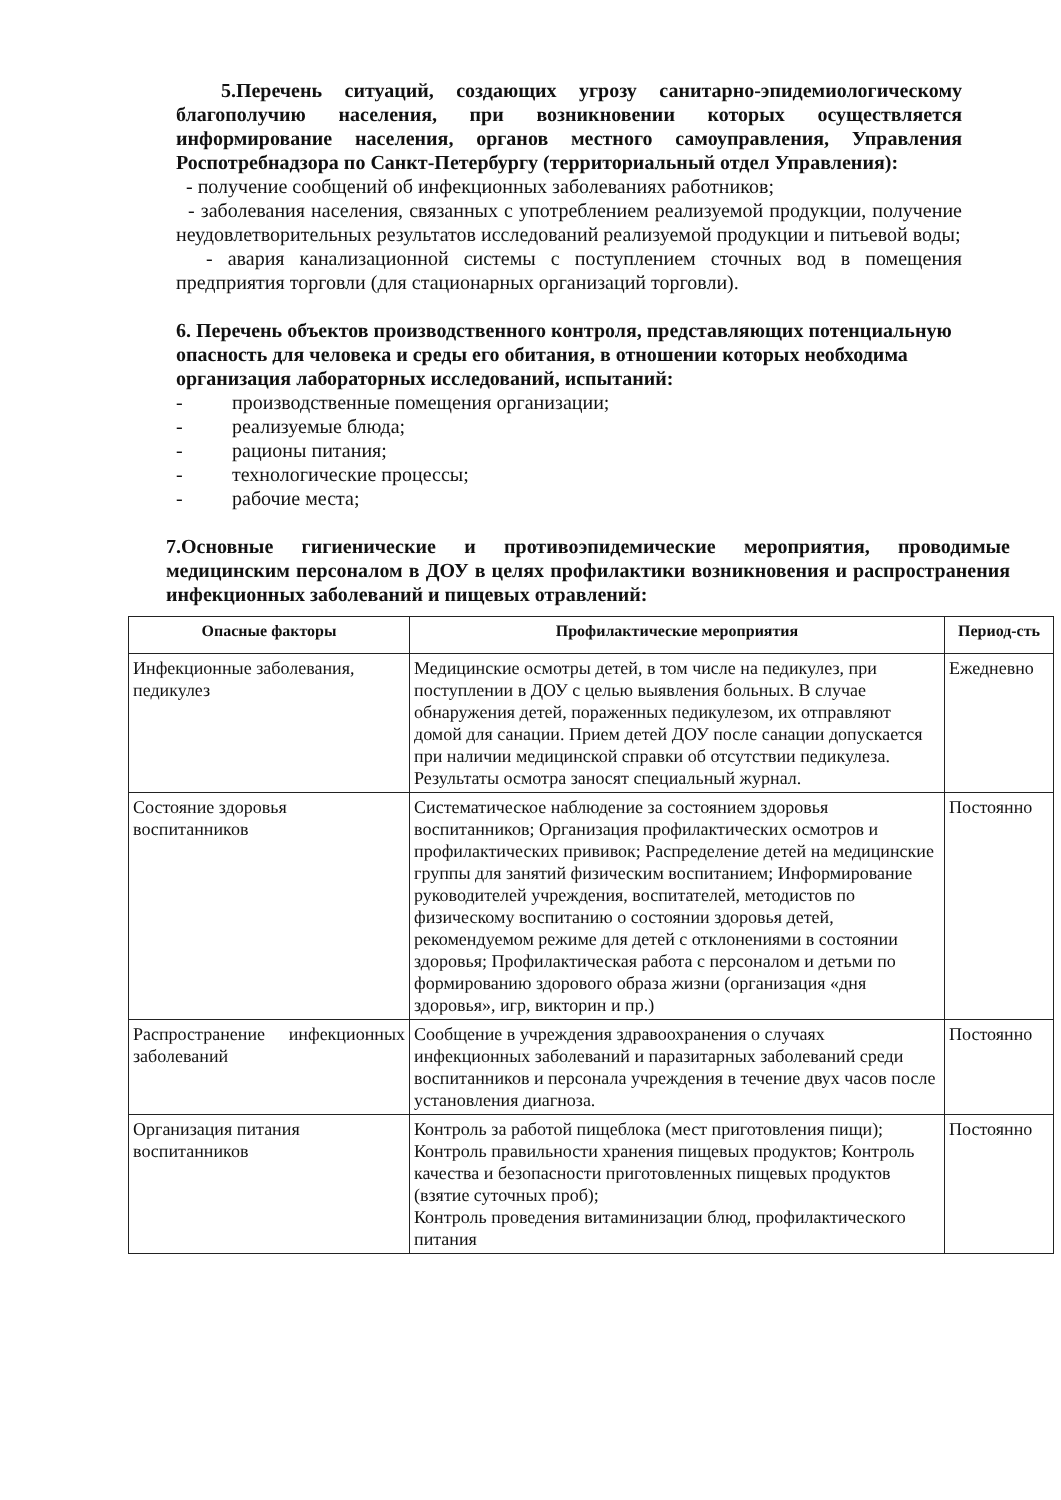5.Перечень ситуаций, создающих угрозу санитарно-эпидемиологическому благополучию населения, при возникновении которых осуществляется информирование населения, органов местного самоуправления, Управления Роспотребнадзора по Санкт-Петербургу (территориальный отдел Управления):
- получение сообщений об инфекционных заболеваниях работников;
- заболевания населения, связанных с употреблением реализуемой продукции, получение неудовлетворительных результатов исследований реализуемой продукции и питьевой воды;
- авария канализационной системы с поступлением сточных вод в помещения предприятия торговли (для стационарных организаций торговли).
6. Перечень объектов производственного контроля, представляющих потенциальную опасность для человека и среды его обитания, в отношении которых необходима организация лабораторных исследований, испытаний:
- производственные помещения организации;
- реализуемые блюда;
- рационы питания;
- технологические процессы;
- рабочие места;
7.Основные гигиенические и противоэпидемические мероприятия, проводимые медицинским персоналом в ДОУ в целях профилактики возникновения и распространения инфекционных заболеваний и пищевых отравлений:
| Опасные факторы | Профилактические мероприятия | Период-сть |
| --- | --- | --- |
| Инфекционные заболевания, педикулез | Медицинские осмотры детей, в том числе на педикулез, при поступлении в ДОУ с целью выявления больных. В случае обнаружения детей, пораженных педикулезом, их отправляют домой для санации. Прием детей ДОУ после санации допускается при наличии медицинской справки об отсутствии педикулеза. Результаты осмотра заносят специальный журнал. | Ежедневно |
| Состояние здоровья воспитанников | Систематическое наблюдение за состоянием здоровья воспитанников; Организация профилактических осмотров и профилактических прививок; Распределение детей на медицинские группы для занятий физическим воспитанием; Информирование руководителей учреждения, воспитателей, методистов по физическому воспитанию о состоянии здоровья детей, рекомендуемом режиме для детей с отклонениями в состоянии здоровья; Профилактическая работа с персоналом и детьми по формированию здорового образа жизни (организация «дня здоровья», игр, викторин и пр.) | Постоянно |
| Распространение инфекционных заболеваний | Сообщение в учреждения здравоохранения о случаях инфекционных заболеваний и паразитарных заболеваний среди воспитанников и персонала учреждения в течение двух часов после установления диагноза. | Постоянно |
| Организация питания воспитанников | Контроль за работой пищеблока (мест приготовления пищи); Контроль правильности хранения пищевых продуктов; Контроль качества и безопасности приготовленных пищевых продуктов (взятие суточных проб); Контроль проведения витаминизации блюд, профилактического питания | Постоянно |